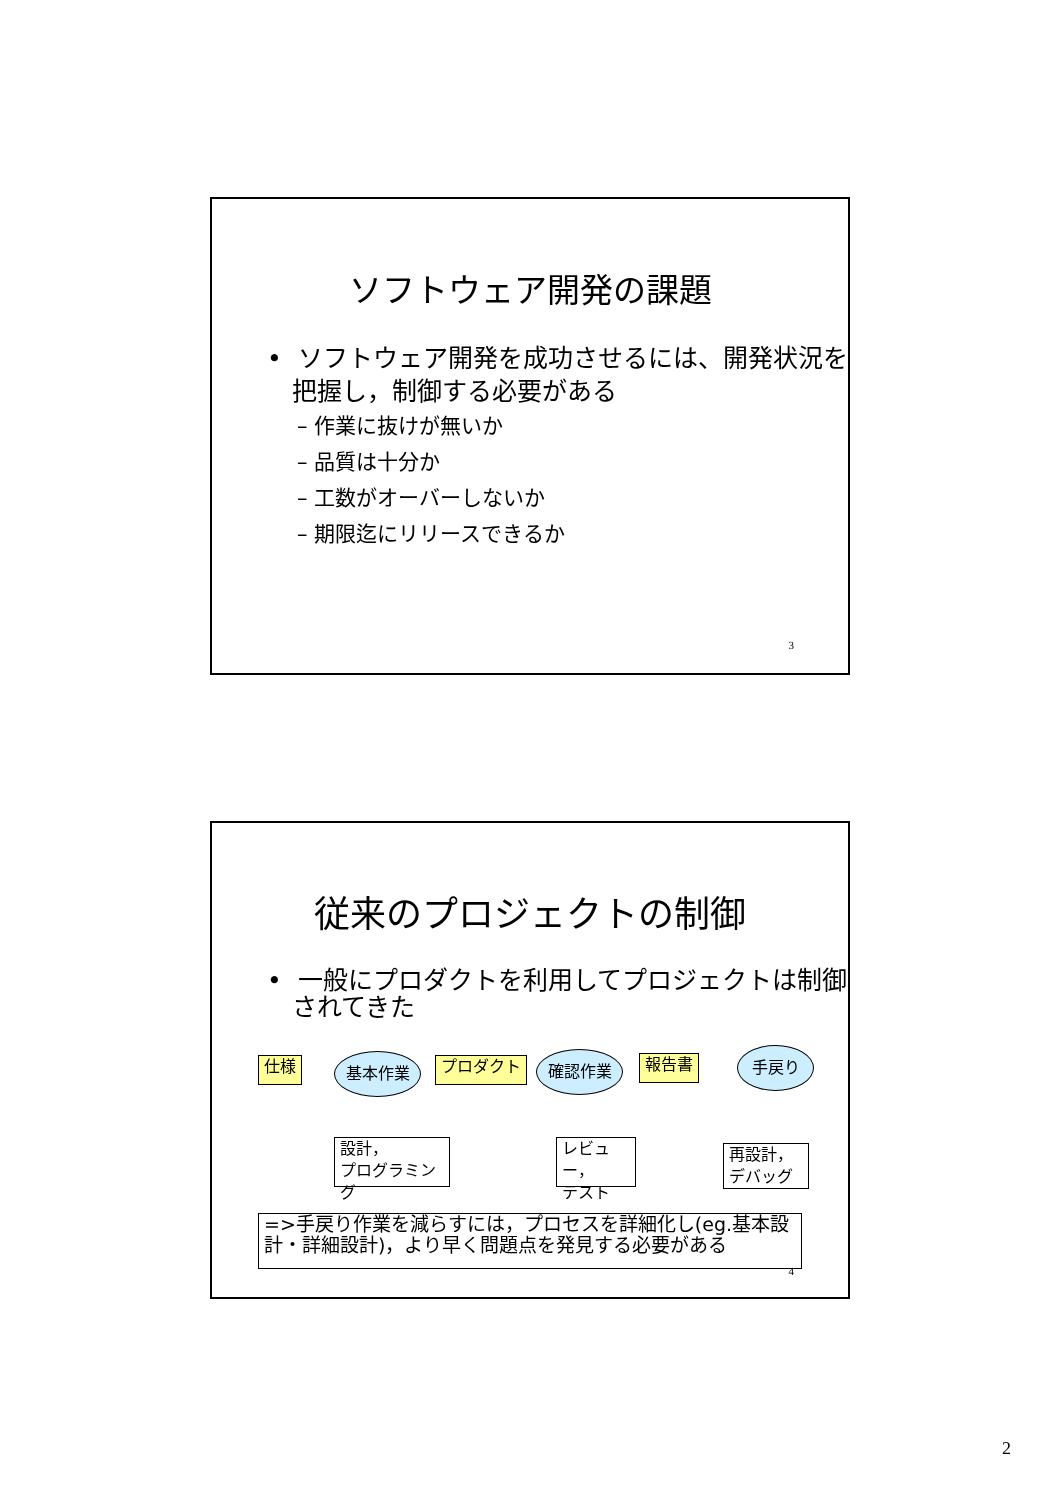ソフトウェア開発の課題
• ソフトウェア開発を成功させるには、開発状況を把握し，制御する必要がある
– 作業に抜けが無いか
– 品質は十分か
– 工数がオーバーしないか
– 期限迄にリリースできるか
3
従来のプロジェクトの制御
• 一般にプロダクトを利用してプロジェクトは制御されてきた
仕様 基本作業 プロダクト 確認作業 報告書 手戻り
設計，
プログラミング
レビュー，
テスト
再設計，
デバッグ
=>手戻り作業を減らすには，プロセスを詳細化し(eg.基本設計・詳細設計)，より早く問題点を発見する必要がある
4
2